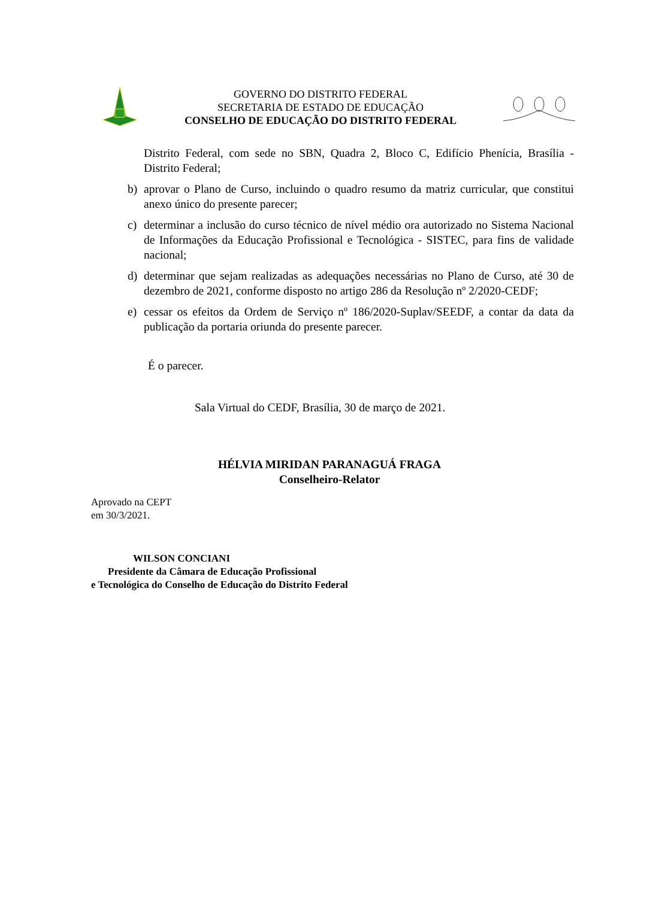GOVERNO DO DISTRITO FEDERAL
SECRETARIA DE ESTADO DE EDUCAÇÃO
CONSELHO DE EDUCAÇÃO DO DISTRITO FEDERAL
Distrito Federal, com sede no SBN, Quadra 2, Bloco C, Edifício Phenícia, Brasília - Distrito Federal;
b) aprovar o Plano de Curso, incluindo o quadro resumo da matriz curricular, que constitui anexo único do presente parecer;
c) determinar a inclusão do curso técnico de nível médio ora autorizado no Sistema Nacional de Informações da Educação Profissional e Tecnológica - SISTEC, para fins de validade nacional;
d) determinar que sejam realizadas as adequações necessárias no Plano de Curso, até 30 de dezembro de 2021, conforme disposto no artigo 286 da Resolução nº 2/2020-CEDF;
e) cessar os efeitos da Ordem de Serviço nº 186/2020-Suplav/SEEDF, a contar da data da publicação da portaria oriunda do presente parecer.
É o parecer.
Sala Virtual do CEDF, Brasília, 30 de março de 2021.
HÉLVIA MIRIDAN PARANAGUÁ FRAGA
Conselheiro-Relator
Aprovado na CEPT
em 30/3/2021.
WILSON CONCIANI
Presidente da Câmara de Educação Profissional
e Tecnológica do Conselho de Educação do Distrito Federal